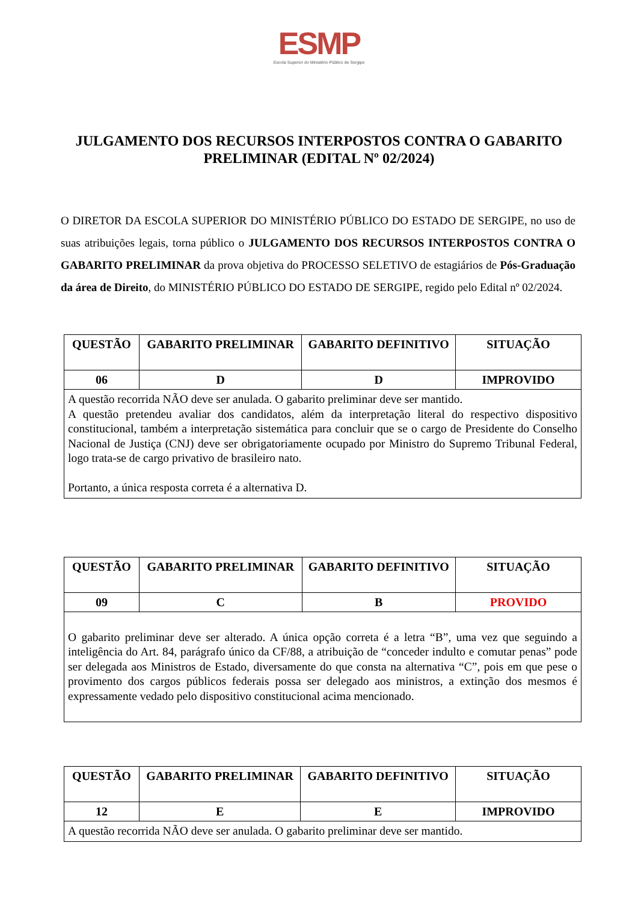ESMP
Escola Superior do Ministério Público de Sergipe
JULGAMENTO DOS RECURSOS INTERPOSTOS CONTRA O GABARITO PRELIMINAR (EDITAL Nº 02/2024)
O DIRETOR DA ESCOLA SUPERIOR DO MINISTÉRIO PÚBLICO DO ESTADO DE SERGIPE, no uso de suas atribuições legais, torna público o JULGAMENTO DOS RECURSOS INTERPOSTOS CONTRA O GABARITO PRELIMINAR da prova objetiva do PROCESSO SELETIVO de estagiários de Pós-Graduação da área de Direito, do MINISTÉRIO PÚBLICO DO ESTADO DE SERGIPE, regido pelo Edital nº 02/2024.
| QUESTÃO | GABARITO PRELIMINAR | GABARITO DEFINITIVO | SITUAÇÃO |
| --- | --- | --- | --- |
| 06 | D | D | IMPROVIDO |
| A questão recorrida NÃO deve ser anulada. O gabarito preliminar deve ser mantido. A questão pretendeu avaliar dos candidatos, além da interpretação literal do respectivo dispositivo constitucional, também a interpretação sistemática para concluir que se o cargo de Presidente do Conselho Nacional de Justiça (CNJ) deve ser obrigatoriamente ocupado por Ministro do Supremo Tribunal Federal, logo trata-se de cargo privativo de brasileiro nato. Portanto, a única resposta correta é a alternativa D. | | | |
| QUESTÃO | GABARITO PRELIMINAR | GABARITO DEFINITIVO | SITUAÇÃO |
| --- | --- | --- | --- |
| 09 | C | B | PROVIDO |
| O gabarito preliminar deve ser alterado. A única opção correta é a letra “B”, uma vez que seguindo a inteligência do Art. 84, parágrafo único da CF/88, a atribuição de “conceder indulto e comutar penas” pode ser delegada aos Ministros de Estado, diversamente do que consta na alternativa “C”, pois em que pese o provimento dos cargos públicos federais possa ser delegado aos ministros, a extinção dos mesmos é expressamente vedado pelo dispositivo constitucional acima mencionado. | | | |
| QUESTÃO | GABARITO PRELIMINAR | GABARITO DEFINITIVO | SITUAÇÃO |
| --- | --- | --- | --- |
| 12 | E | E | IMPROVIDO |
| A questão recorrida NÃO deve ser anulada. O gabarito preliminar deve ser mantido. | | | |